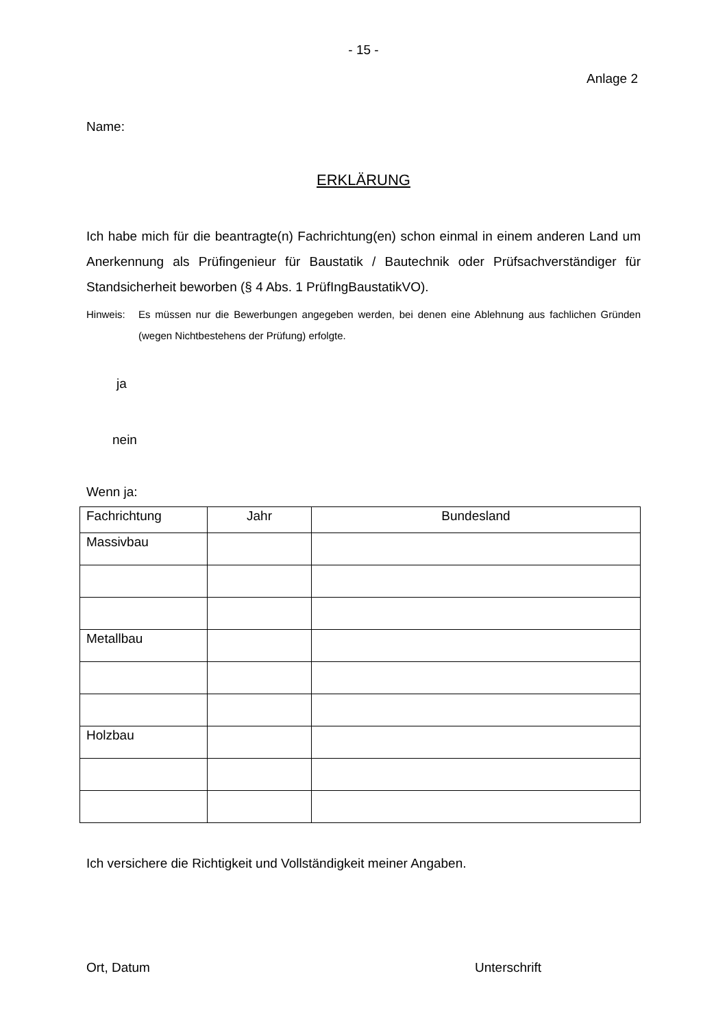- 15 -
Anlage 2
Name:
ERKLÄRUNG
Ich habe mich für die beantragte(n) Fachrichtung(en) schon einmal in einem anderen Land um Anerkennung als Prüfingenieur für Baustatik / Bautechnik oder Prüfsachverständiger für Standsicherheit beworben (§ 4 Abs. 1 PrüfIngBaustatikVO).
Hinweis: Es müssen nur die Bewerbungen angegeben werden, bei denen eine Ablehnung aus fachlichen Gründen (wegen Nichtbestehens der Prüfung) erfolgte.
ja
nein
Wenn ja:
| Fachrichtung | Jahr | Bundesland |
| --- | --- | --- |
| Massivbau | | |
| Metallbau | | |
| Holzbau | | |
Ich versichere die Richtigkeit und Vollständigkeit meiner Angaben.
Ort, Datum Unterschrift